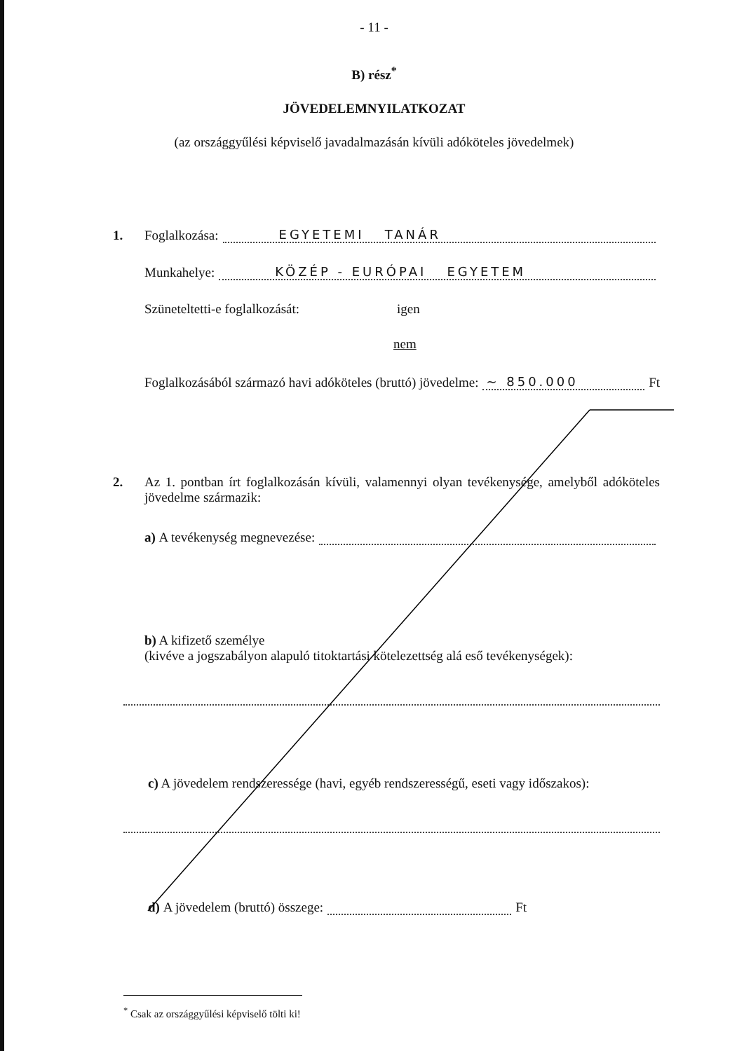- 11 -
B) rész<sup>*</sup>
JÖVEDELEMNYILATKOZAT
(az országgyűlési képviselő javadalmazásán kívüli adóköteles jövedelmek)
1. Foglalkozása: EGYETEMI TANÁR
Munkahelye: KÖZÉP - EURÓPAI EGYETEM
Szüneteltetti-e foglalkozását: igen
nem
Foglalkozásából származó havi adóköteles (bruttó) jövedelme: ~ 850.000 Ft
2. Az 1. pontban írt foglalkozásán kívüli, valamennyi olyan tevékenysége, amelyből adóköteles jövedelme származik:
a) A tevékenység megnevezése:
b) A kifizető személye
(kivéve a jogszabályon alapuló titoktartási kötelezettség alá eső tevékenységek):
c) A jövedelem rendszeressége (havi, egyéb rendszerességű, eseti vagy időszakos):
d) A jövedelem (bruttó) összege: Ft
<sup>*</sup> Csak az országgyűlési képviselő tölti ki!